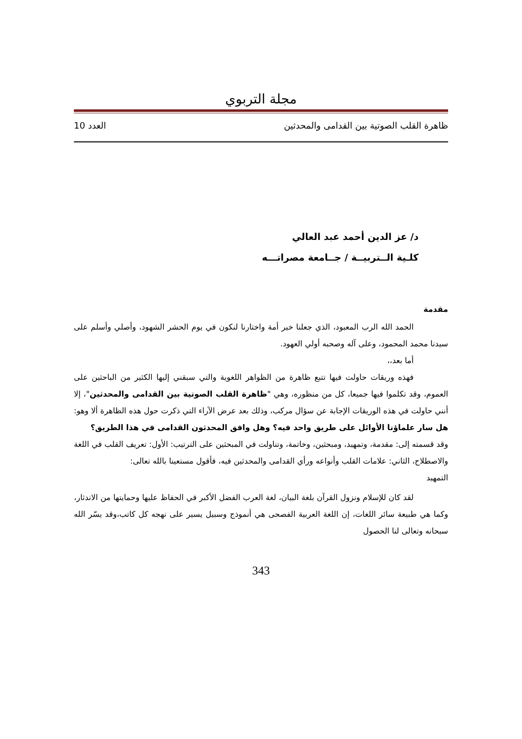مجلة التربوي
ظاهرة القلب الصوتية بين القدامى والمحدثين العدد 10
د/ عز الدين أحمد عبد العالي
كلـية الــتربيــة / جــامعة مصراتـــه
مقدمة
الحمد الله الرب المعبود، الذي جعلنا خير أمة واختارنا لنكون في يوم الحشر الشهود، وأصلي وأسلم على سيدنا محمد المحمود، وعلى آله وصحبه أولي العهود.
أما بعد،،
فهذه وريقات حاولت فيها تتبع ظاهرة من الظواهر اللغوية والتي سبقني إليها الكثير من الباحثين على العموم، وقد تكلموا فيها جميعا، كل من منظوره، وهي "ظاهرة القلب الصوتية بين القدامى والمحدثين"، إلا أنني حاولت في هذه الوريقات الإجابة عن سؤال مركب، وذلك بعد عرض الآراء التي ذكرت حول هذه الظاهرة ألا وهو: هل سار علماؤنا الأوائل على طريق واحد فيه؟ وهل وافق المحدثون القدامى في هذا الطريق؟
وقد قسمته إلى: مقدمة، وتمهيد، ومبحثين، وخاتمة، وتناولت في المبحثين على الترتيب: الأول: تعريف القلب في اللغة والاصطلاح، الثاني: علامات القلب وأنواعه ورأي القدامى والمحدثين فيه، فأقول مستعينا بالله تعالى:
التمهيد
لقد كان للإسلام ونزول القرآن بلغة البيان، لغة العرب الفضل الأكبر في الحفاظ عليها وحمايتها من الاندثار، وكما هي طبيعة سائر اللغات، إن اللغة العربية الفصحى هي أنموذج وسبيل يسير على نهجه كل كاتب،وقد يسّر الله سبحانه وتعالى لنا الحصول
343